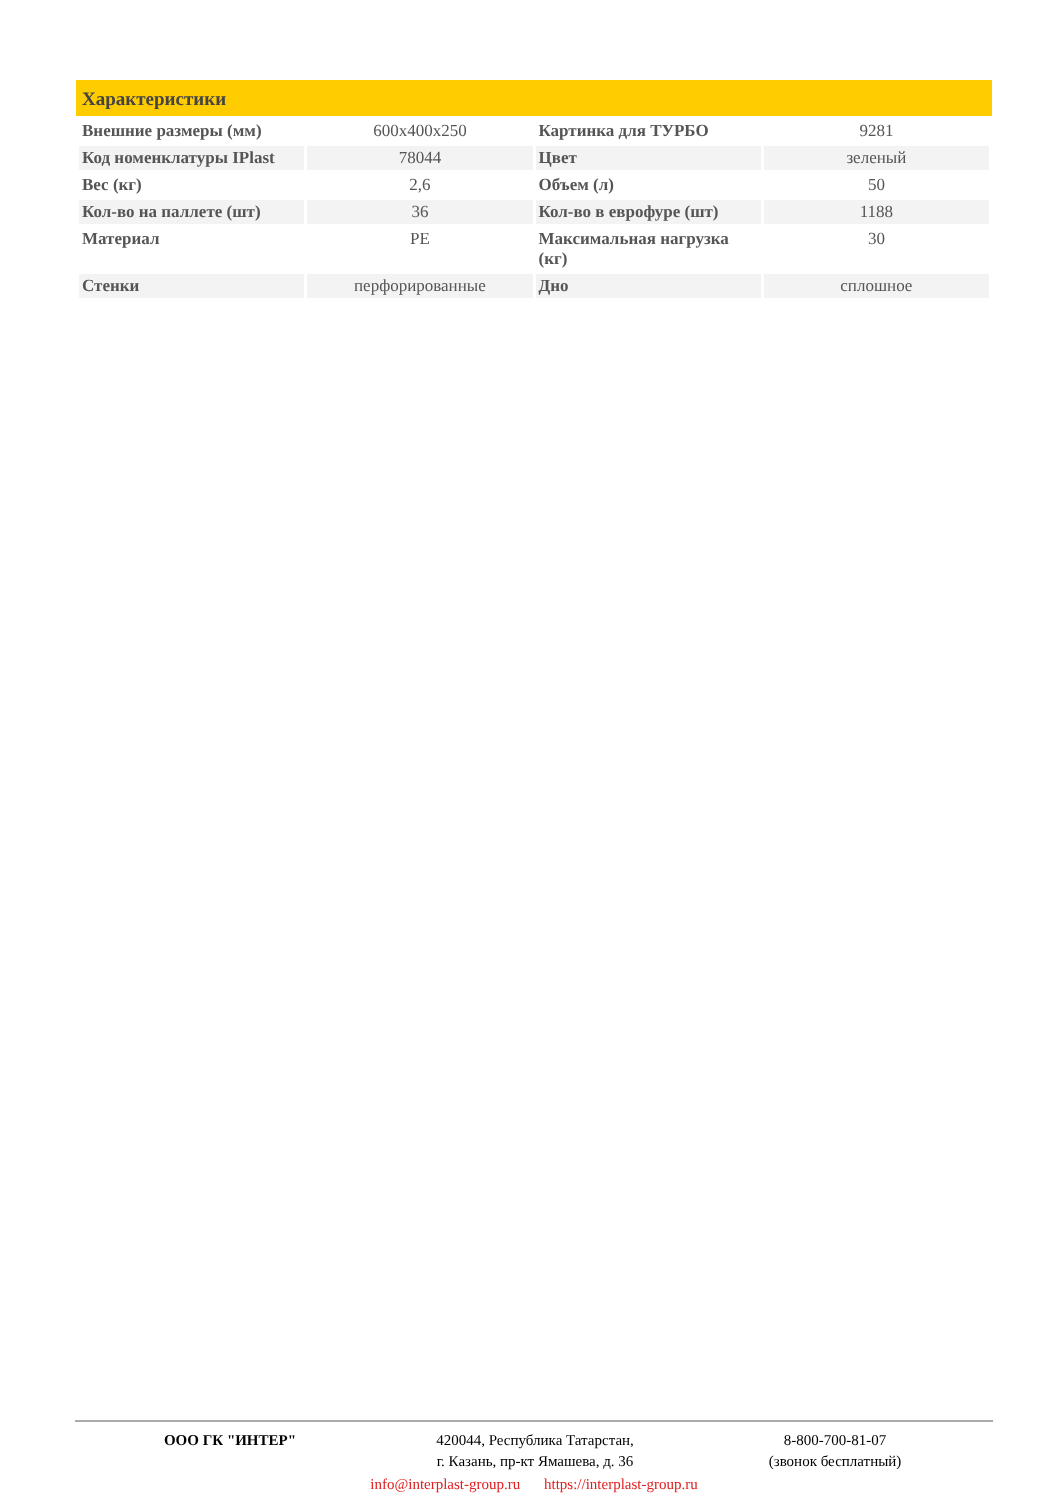Характеристики
| Внешние размеры (мм) | 600x400x250 | Картинка для ТУРБО | 9281 |
| Код номенклатуры IPlast | 78044 | Цвет | зеленый |
| Вес (кг) | 2,6 | Объем (л) | 50 |
| Кол-во на паллете (шт) | 36 | Кол-во в еврофуре (шт) | 1188 |
| Материал | PE | Максимальная нагрузка (кг) | 30 |
| Стенки | перфорированные | Дно | сплошное |
ООО ГК "ИНТЕР" 420044, Республика Татарстан,
г. Казань, пр-кт Ямашева, д. 36
8-800-700-81-07
(звонок бесплатный)
info@interplast-group.ru https://interplast-group.ru